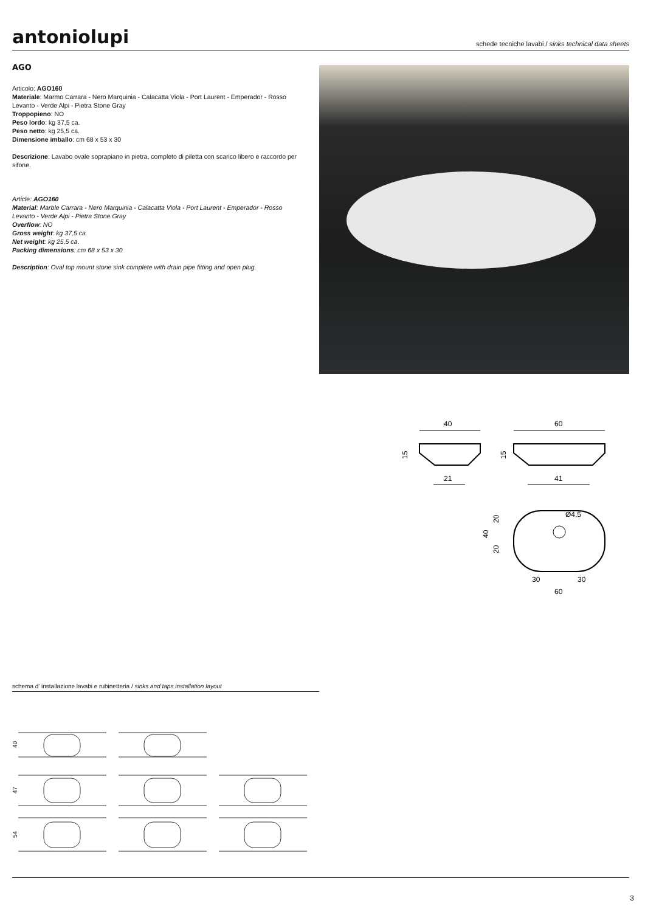antoniolupi
schede tecniche lavabi / sinks technical data sheets
AGO
Articolo: AGO160
Materiale: Marmo Carrara - Nero Marquinia - Calacatta Viola - Port Laurent - Emperador - Rosso Levanto - Verde Alpi - Pietra Stone Gray
Troppopieno: NO
Peso lordo: kg 37,5 ca.
Peso netto: kg 25,5 ca.
Dimensione imballo: cm 68 x 53 x 30
Descrizione: Lavabo ovale soprapiano in pietra, completo di piletta con scarico libero e raccordo per sifone.
Article: AGO160
Material: Marble Carrara - Nero Marquinia - Calacatta Viola - Port Laurent - Emperador - Rosso Levanto - Verde Alpi - Pietra Stone Gray
Overflow: NO
Gross weight: kg 37,5 ca.
Net weight: kg 25,5 ca.
Packing dimensions: cm 68 x 53 x 30
Description: Oval top mount stone sink complete with drain pipe fitting and open plug.
40
21
15
60
41
15
Ø4,5
20
20
40
30
30
60
schema d' installazione lavabi e rubinetteria / sinks and taps installation layout
40
47
54
3